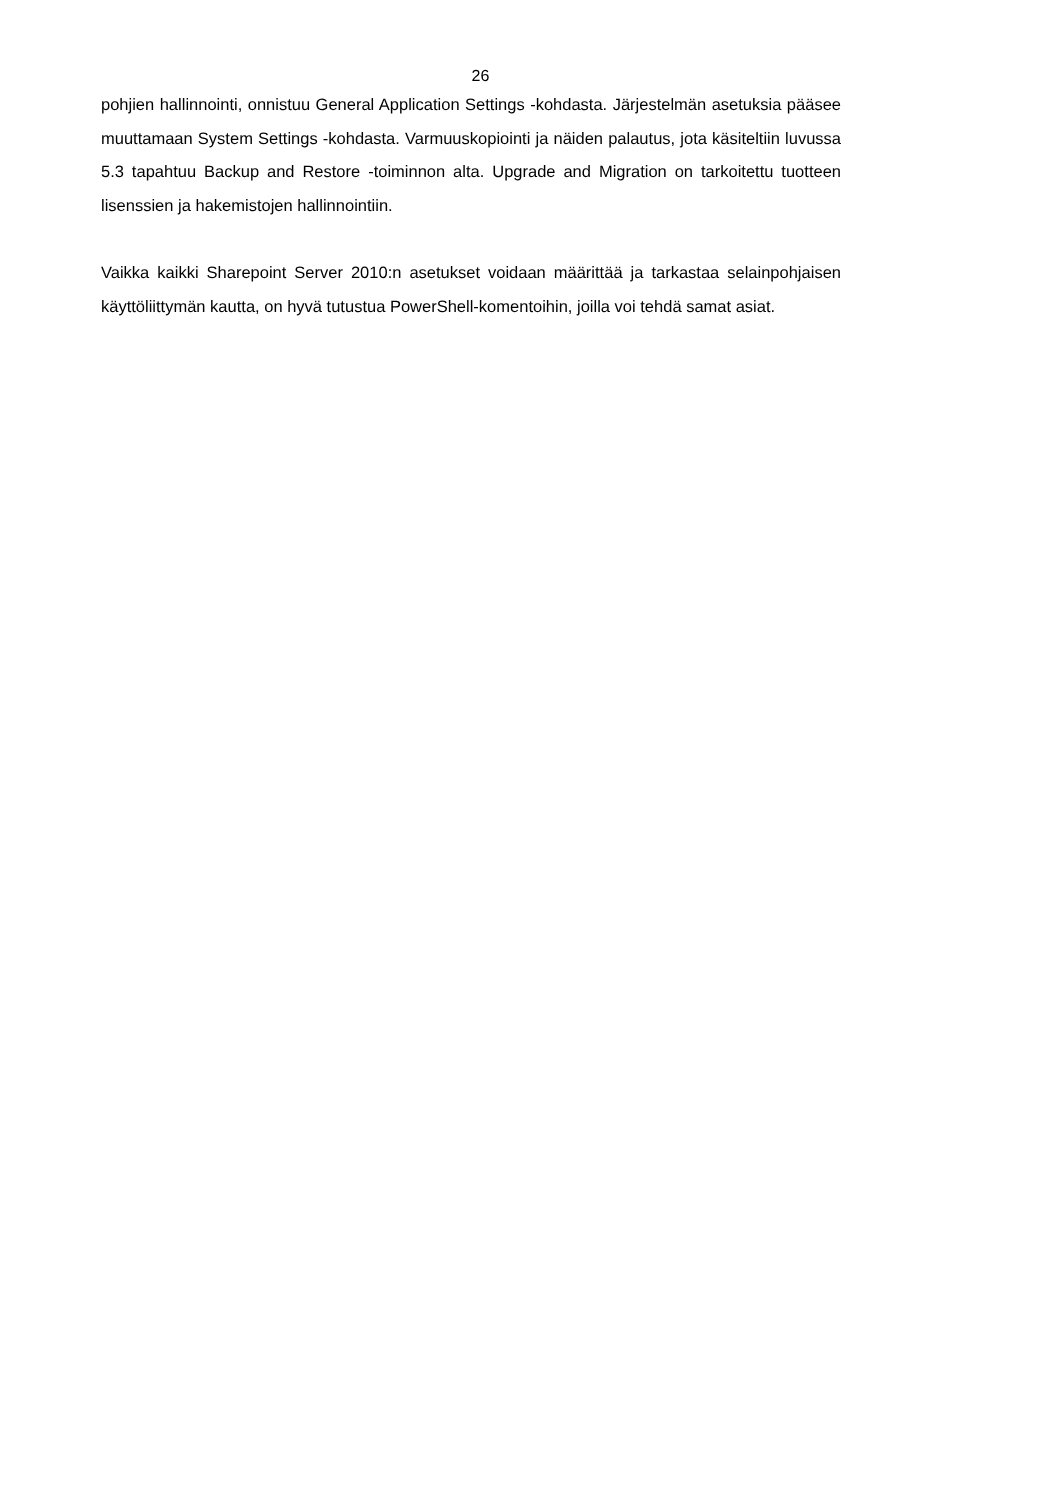26
pohjien hallinnointi, onnistuu General Application Settings -kohdasta. Järjestelmän asetuksia pääsee muuttamaan System Settings -kohdasta. Varmuuskopiointi ja näiden palautus, jota käsiteltiin luvussa 5.3 tapahtuu Backup and Restore -toiminnon alta. Upgrade and Migration on tarkoitettu tuotteen lisenssien ja hakemistojen hallinnointiin.
Vaikka kaikki Sharepoint Server 2010:n asetukset voidaan määrittää ja tarkastaa selainpohjaisen käyttöliittymän kautta, on hyvä tutustua PowerShell-komentoihin, joilla voi tehdä samat asiat.